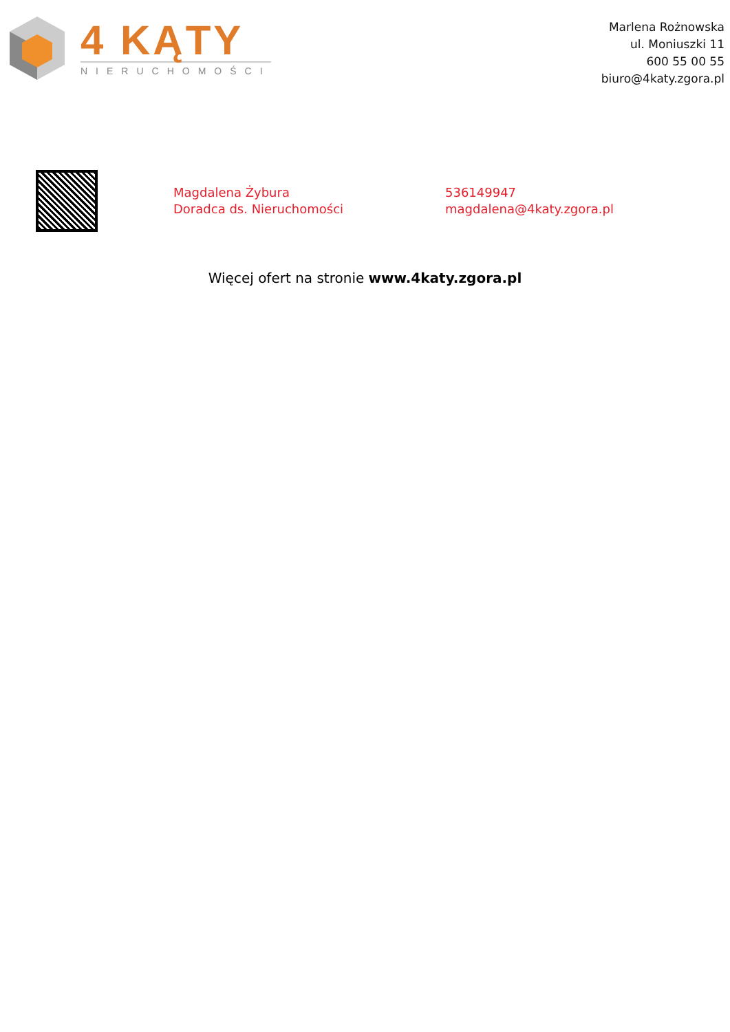4 KĄTY
NIERUCHOMOŚCI
Marlena Rożnowska
ul. Moniuszki 11
600 55 00 55
biuro@4katy.zgora.pl
Magdalena Żybura
Doradca ds. Nieruchomości
536149947
magdalena@4katy.zgora.pl
Więcej ofert na stronie www.4katy.zgora.pl